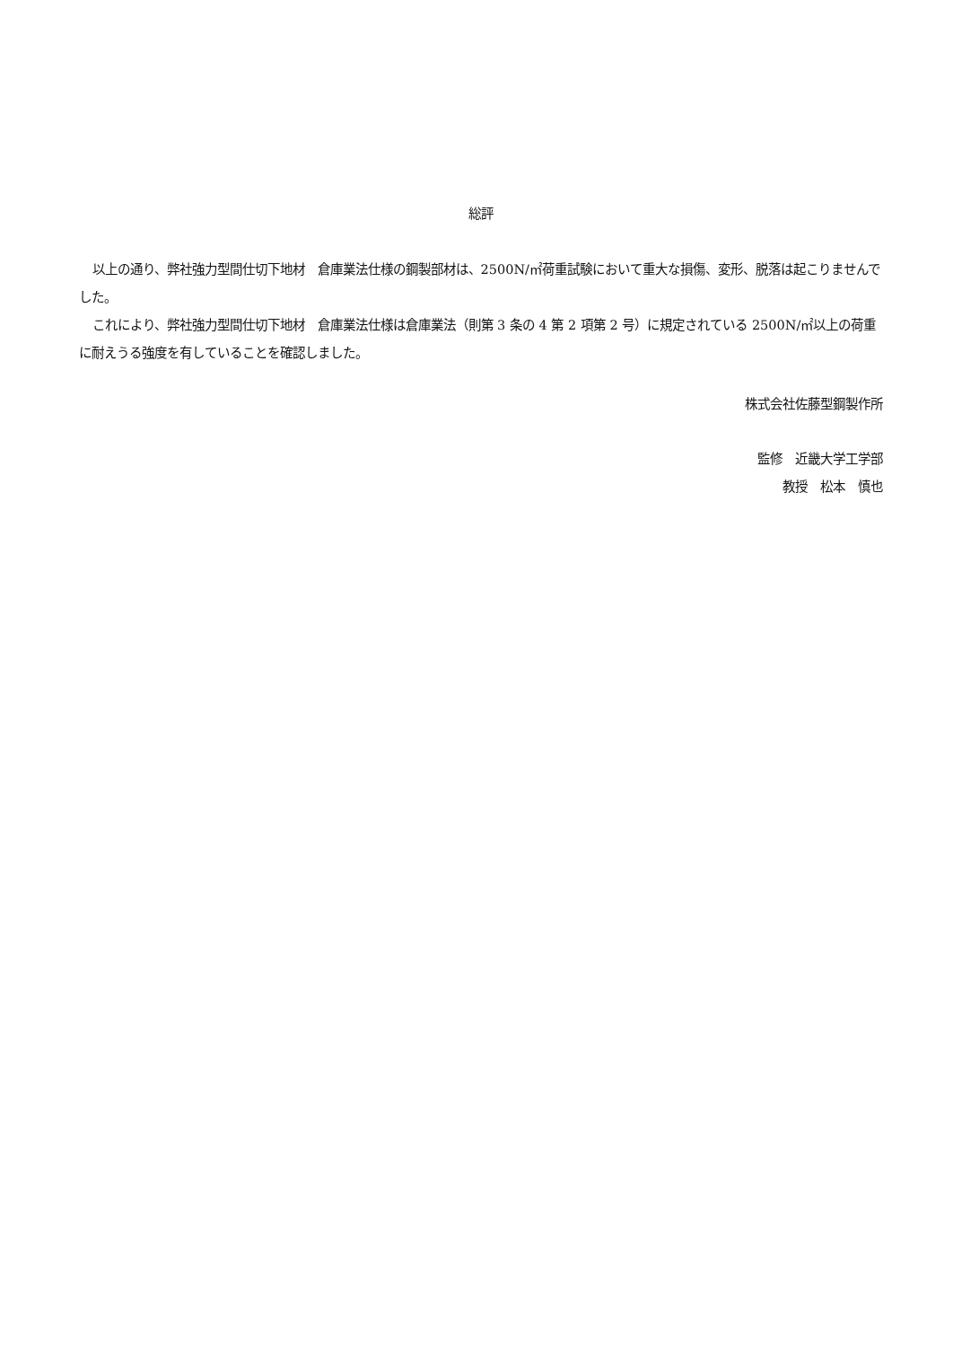総評
以上の通り、弊社強力型間仕切下地材　倉庫業法仕様の鋼製部材は、2500N/㎡荷重試験において重大な損傷、変形、脱落は起こりませんでした。
これにより、弊社強力型間仕切下地材　倉庫業法仕様は倉庫業法（則第 3 条の 4 第 2 項第 2 号）に規定されている 2500N/㎡以上の荷重に耐えうる強度を有していることを確認しました。
株式会社佐藤型鋼製作所
監修　近畿大学工学部
教授　松本　慎也